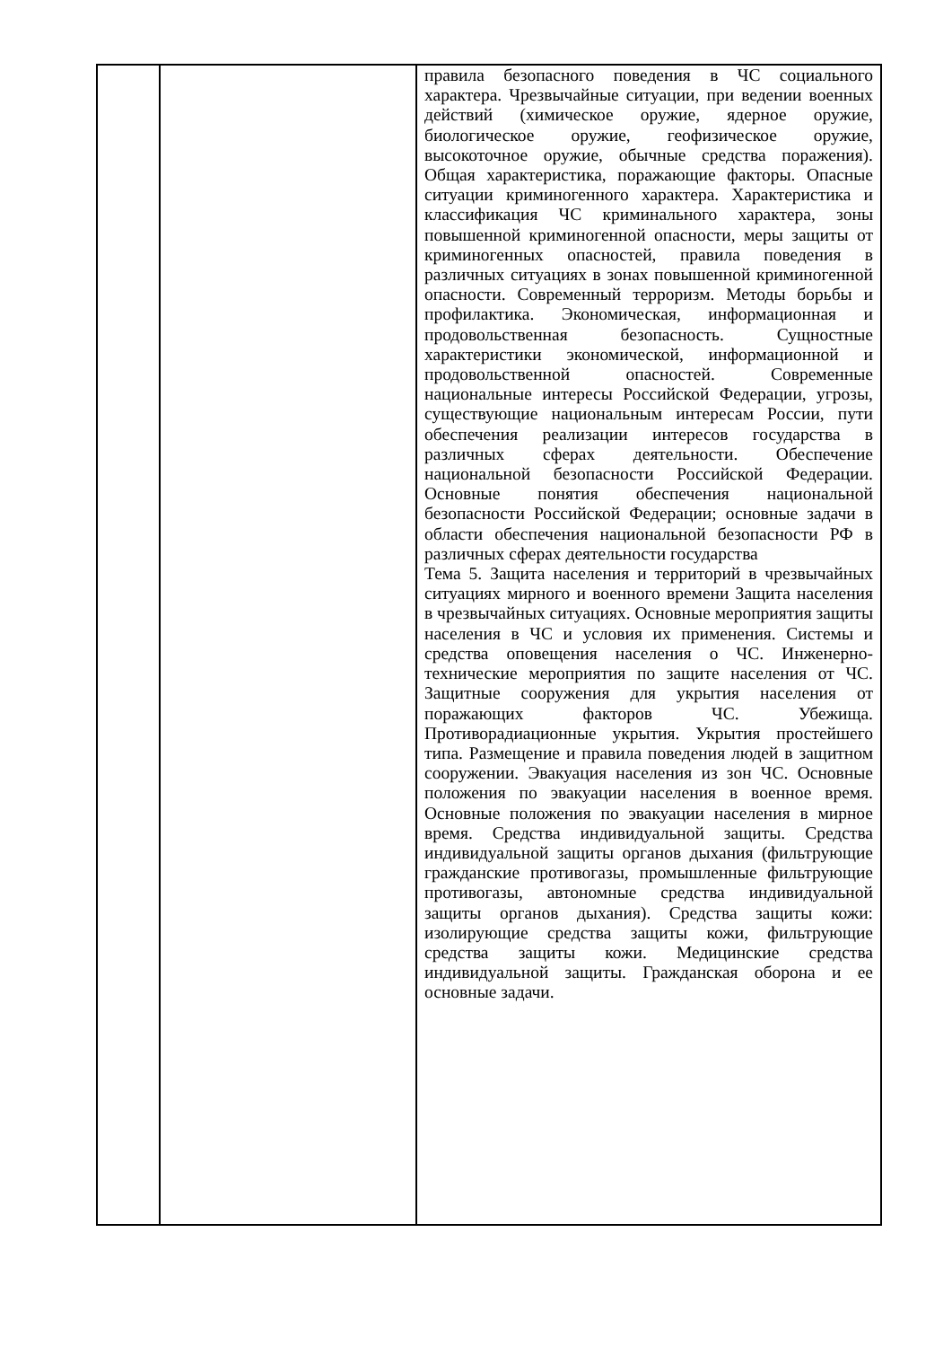| | | правила безопасного поведения в ЧС социального характера. Чрезвычайные ситуации, при ведении военных действий (химическое оружие, ядерное оружие, биологическое оружие, геофизическое оружие, высокоточное оружие, обычные средства поражения). Общая характеристика, поражающие факторы. Опасные ситуации криминогенного характера. Характеристика и классификация ЧС криминального характера, зоны повышенной криминогенной опасности, меры защиты от криминогенных опасностей, правила поведения в различных ситуациях в зонах повышенной криминогенной опасности. Современный терроризм. Методы борьбы и профилактика. Экономическая, информационная и продовольственная безопасность. Сущностные характеристики экономической, информационной и продовольственной опасностей. Современные национальные интересы Российской Федерации, угрозы, существующие национальным интересам России, пути обеспечения реализации интересов государства в различных сферах деятельности. Обеспечение национальной безопасности Российской Федерации. Основные понятия обеспечения национальной безопасности Российской Федерации; основные задачи в области обеспечения национальной безопасности РФ в различных сферах деятельности государства Тема 5. Защита населения и территорий в чрезвычайных ситуациях мирного и военного времени Защита населения в чрезвычайных ситуациях. Основные мероприятия защиты населения в ЧС и условия их применения. Системы и средства оповещения населения о ЧС. Инженерно- технические мероприятия по защите населения от ЧС. Защитные сооружения для укрытия населения от поражающих факторов ЧС. Убежища. Противорадиационные укрытия. Укрытия простейшего типа. Размещение и правила поведения людей в защитном сооружении. Эвакуация населения из зон ЧС. Основные положения по эвакуации населения в военное время. Основные положения по эвакуации населения в мирное время. Средства индивидуальной защиты. Средства индивидуальной защиты органов дыхания (фильтрующие гражданские противогазы, промышленные фильтрующие противогазы, автономные средства индивидуальной защиты органов дыхания). Средства защиты кожи: изолирующие средства защиты кожи, фильтрующие средства защиты кожи. Медицинские средства индивидуальной защиты. Гражданская оборона и ее основные задачи. |